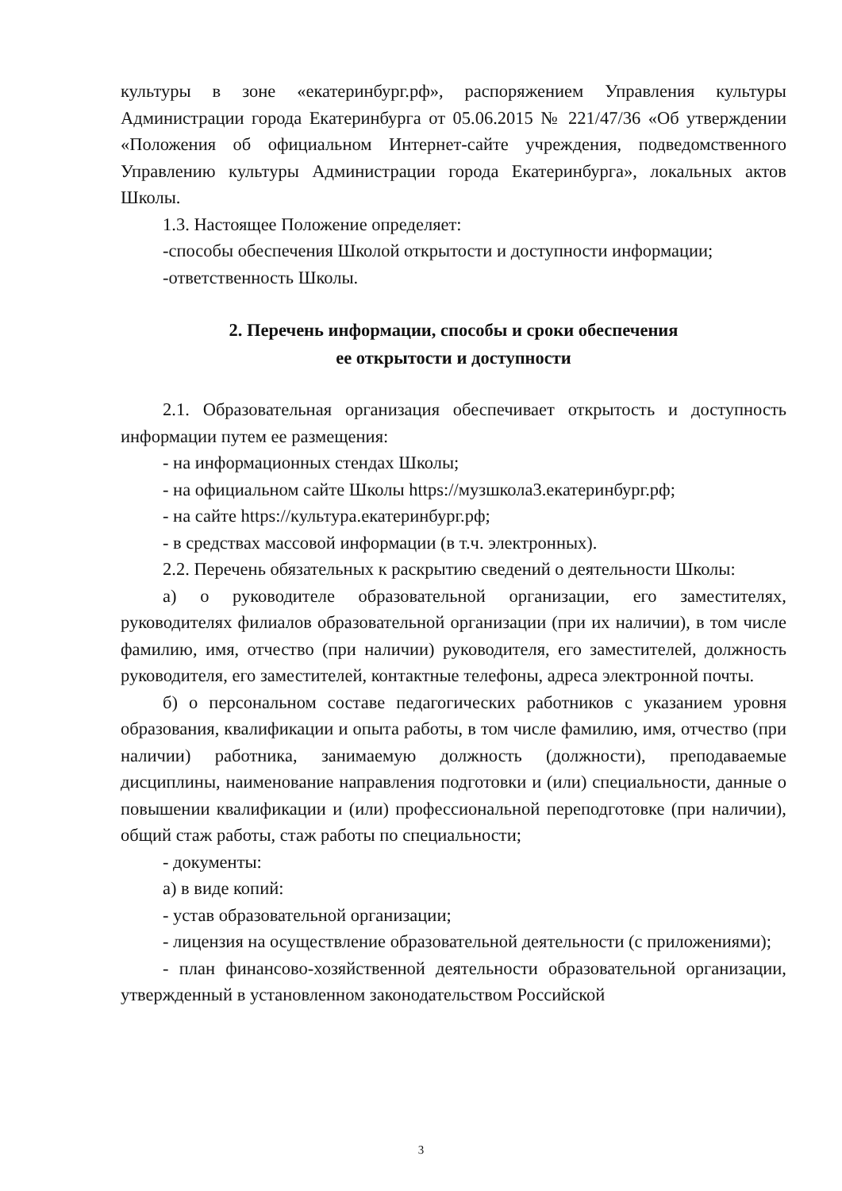культуры в зоне «екатеринбург.рф», распоряжением Управления культуры Администрации города Екатеринбурга от 05.06.2015 № 221/47/36 «Об утверждении «Положения об официальном Интернет-сайте учреждения, подведомственного Управлению культуры Администрации города Екатеринбурга», локальных актов Школы.
1.3. Настоящее Положение определяет:
-способы обеспечения Школой открытости и доступности информации;
-ответственность Школы.
2. Перечень информации, способы и сроки обеспечения
ее открытости и доступности
2.1. Образовательная организация обеспечивает открытость и доступность информации путем ее размещения:
- на информационных стендах Школы;
- на официальном сайте Школы https://музшкола3.екатеринбург.рф;
- на сайте https://культура.екатеринбург.рф;
- в средствах массовой информации (в т.ч. электронных).
2.2. Перечень обязательных к раскрытию сведений о деятельности Школы:
а) о руководителе образовательной организации, его заместителях, руководителях филиалов образовательной организации (при их наличии), в том числе фамилию, имя, отчество (при наличии) руководителя, его заместителей, должность руководителя, его заместителей, контактные телефоны, адреса электронной почты.
б) о персональном составе педагогических работников с указанием уровня образования, квалификации и опыта работы, в том числе фамилию, имя, отчество (при наличии) работника, занимаемую должность (должности), преподаваемые дисциплины, наименование направления подготовки и (или) специальности, данные о повышении квалификации и (или) профессиональной переподготовке (при наличии), общий стаж работы, стаж работы по специальности;
- документы:
а) в виде копий:
- устав образовательной организации;
- лицензия на осуществление образовательной деятельности (с приложениями);
- план финансово-хозяйственной деятельности образовательной организации, утвержденный в установленном законодательством Российской
3